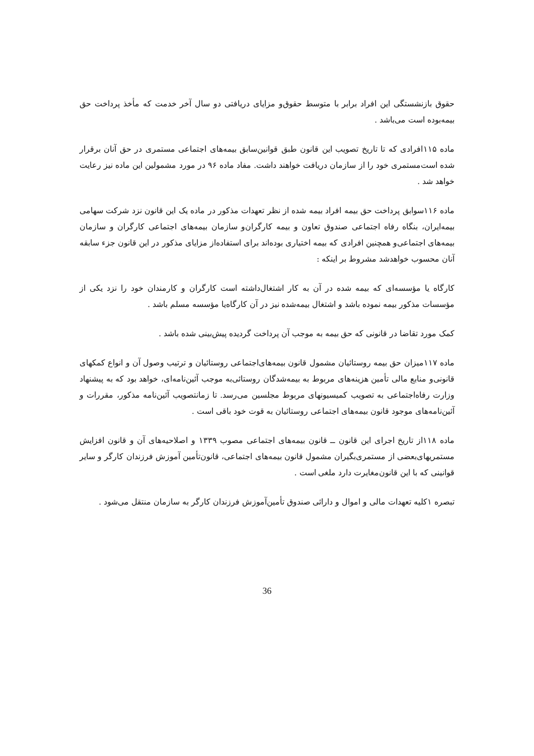حقوق بازنشستگی این افراد برابر با متوسط حقوق‌و مزایای دریافتی دو سال آخر خدمت که مأخذ پرداخت حق بیمه‌بوده است می‌باشد .
ماده ۱۱۵افرادی که تا تاریخ تصویب این قانون طبق قوانین‌سابق بیمه‌های اجتماعی مستمری در حق آنان برقرار شده است‌مستمری خود را از سازمان دریافت خواهند داشت. مفاد ماده ۹۶ در مورد مشمولین این ماده نیز رعایت خواهد شد .
ماده ۱۱۶سوابق پرداخت حق بیمه افراد بیمه شده از نظر تعهدات مذکور در ماده یک این قانون نزد شرکت سهامی بیمه‌ایران، بنگاه رفاه اجتماعی صندوق تعاون و بیمه کارگران‌و سازمان بیمه‌های اجتماعی کارگران و سازمان بیمه‌های اجتماعی‌و همچنین افرادی که بیمه اختیاری بوده‌اند برای استفاده‌از مزایای مذکور در این قانون جزء سابقه آنان محسوب خواهدشد مشروط بر اینکه :
کارگاه یا مؤسسه‌ای که بیمه شده در آن به کار اشتغال‌داشته است کارگران و کارمندان خود را نزد یکی از مؤسسات مذکور بیمه نموده باشد و اشتغال بیمه‌شده نیز در آن کارگاه‌یا مؤسسه مسلم باشد .
کمک مورد تقاضا در قانونی که حق بیمه به موجب آن پرداخت گردیده پیش‌بینی شده باشد .
ماده ۱۱۷میزان حق بیمه روستائیان مشمول قانون بیمه‌های‌اجتماعی روستائیان و ترتیب وصول آن و انواع کمکهای قانونی‌و منابع مالی تأمین هزینه‌های مربوط به بیمه‌شدگان روستائی‌به موجب آئین‌نامه‌ای، خواهد بود که به پیشنهاد وزارت رفاه‌اجتماعی به تصویب کمیسیونهای مربوط مجلسین می‌رسد. تا زمانتصویب آئین‌نامه مذکور، مقررات و آئین‌نامه‌های موجود قانون بیمه‌های اجتماعی روستائیان به قوت خود باقی است .
ماده ۱۱۸از تاریخ اجرای این قانون ــ قانون بیمه‌های اجتماعی مصوب ۱۳۳۹ و اصلاحیه‌های آن و قانون افزایش مستمریهای‌بعضی از مستمری‌بگیران مشمول قانون بیمه‌های اجتماعی، قانون‌تأمین آموزش فرزندان کارگر و سایر قوانینی که با این قانون‌مغایرت دارد ملغی است .
تبصره ۱کلیه تعهدات مالی و اموال و دارائی صندوق تأمین‌آموزش فرزندان کارگر به سازمان منتقل می‌شود .
36